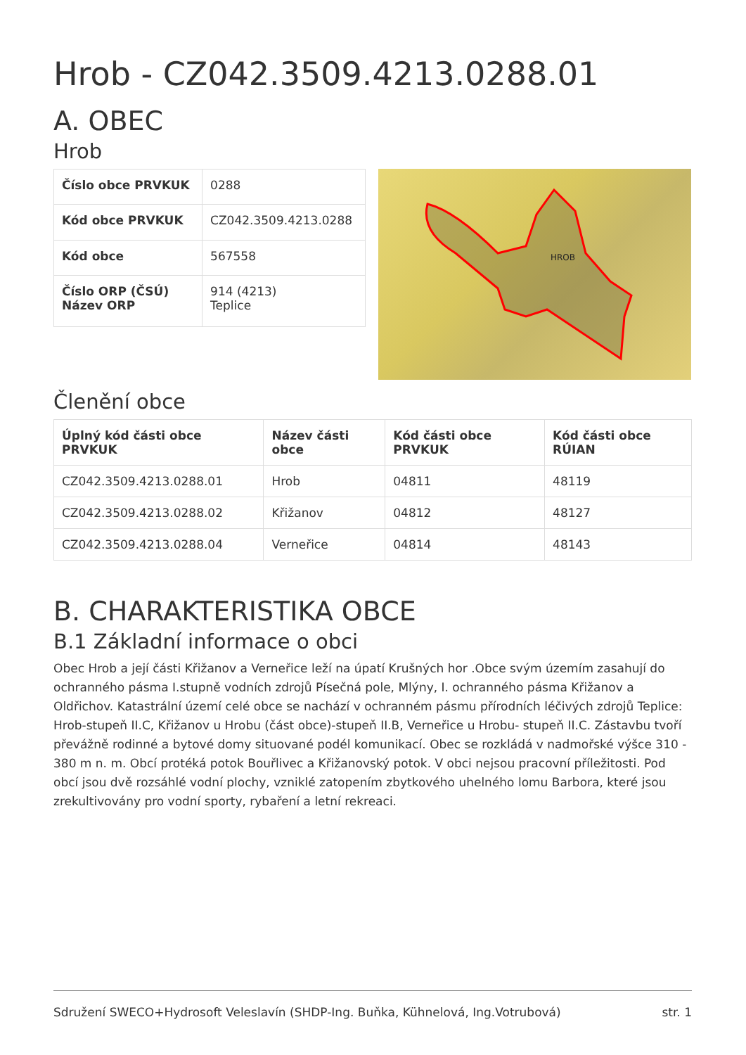Hrob - CZ042.3509.4213.0288.01
A. OBEC
Hrob
| Číslo obce PRVKUK | 0288 |
| Kód obce PRVKUK | CZ042.3509.4213.0288 |
| Kód obce | 567558 |
| Číslo ORP (ČSÚ) Název ORP | 914 (4213) Teplice |
HROB
Členění obce
| Úplný kód části obce PRVKUK | Název části obce | Kód části obce PRVKUK | Kód části obce RÚIAN |
| --- | --- | --- | --- |
| CZ042.3509.4213.0288.01 | Hrob | 04811 | 48119 |
| CZ042.3509.4213.0288.02 | Křižanov | 04812 | 48127 |
| CZ042.3509.4213.0288.04 | Verneřice | 04814 | 48143 |
B. CHARAKTERISTIKA OBCE
B.1 Základní informace o obci
Obec Hrob a její části Křižanov a Verneřice leží na úpatí Krušných hor .Obce svým územím zasahují do ochranného pásma I.stupně vodních zdrojů Písečná pole, Mlýny, I. ochranného pásma Křižanov a Oldřichov. Katastrální území celé obce se nachází v ochranném pásmu přírodních léčivých zdrojů Teplice: Hrob-stupeň II.C, Křižanov u Hrobu (část obce)-stupeň II.B, Verneřice u Hrobu- stupeň II.C. Zástavbu tvoří převážně rodinné a bytové domy situované podél komunikací. Obec se rozkládá v nadmořské výšce 310 - 380 m n. m. Obcí protéká potok Bouřlivec a Křižanovský potok. V obci nejsou pracovní příležitosti. Pod obcí jsou dvě rozsáhlé vodní plochy, vzniklé zatopením zbytkového uhelného lomu Barbora, které jsou zrekultivovány pro vodní sporty, rybaření a letní rekreaci.
Sdružení SWECO+Hydrosoft Veleslavín (SHDP-Ing. Buňka, Kühnelová, Ing.Votrubová) str. 1